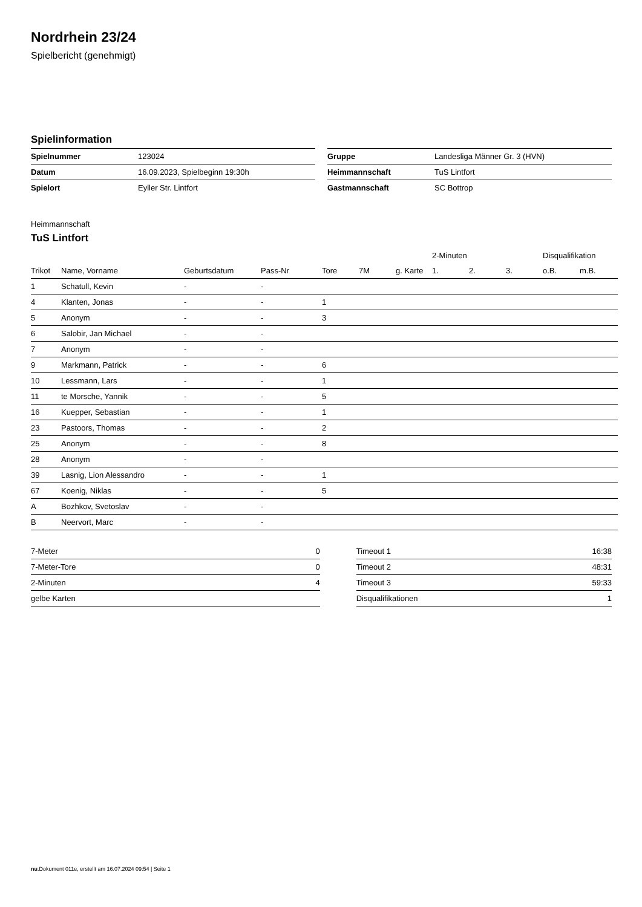Nordrhein 23/24
Spielbericht (genehmigt)
Spielinformation
| Spielnummer | 123024 |
| Datum | 16.09.2023, Spielbeginn 19:30h |
| Spielort | Eyller Str. Lintfort |
| Gruppe | Landesliga Männer Gr. 3 (HVN) |
| Heimmannschaft | TuS Lintfort |
| Gastmannschaft | SC Bottrop |
Heimmannschaft
TuS Lintfort
| | | | | | | | 2-Minuten | | | Disqualifikation | |
| --- | --- | --- | --- | --- | --- | --- | --- | --- | --- | --- | --- |
| Trikot | Name, Vorname | Geburtsdatum | Pass-Nr | Tore | 7M | g. Karte | 1. | 2. | 3. | o.B. | m.B. |
| 1 | Schatull, Kevin | - | - | | | | | | | | |
| 4 | Klanten, Jonas | - | - | 1 | | | | | | | |
| 5 | Anonym | - | - | 3 | | | | | | | |
| 6 | Salobir, Jan Michael | - | - | | | | | | | | |
| 7 | Anonym | - | - | | | | | | | | |
| 9 | Markmann, Patrick | - | - | 6 | | | | | | | |
| 10 | Lessmann, Lars | - | - | 1 | | | | | | | |
| 11 | te Morsche, Yannik | - | - | 5 | | | | | | | |
| 16 | Kuepper, Sebastian | - | - | 1 | | | | | | | |
| 23 | Pastoors, Thomas | - | - | 2 | | | | | | | |
| 25 | Anonym | - | - | 8 | | | | | | | |
| 28 | Anonym | - | - | | | | | | | | |
| 39 | Lasnig, Lion Alessandro | - | - | 1 | | | | | | | |
| 67 | Koenig, Niklas | - | - | 5 | | | | | | | |
| A | Bozhkov, Svetoslav | - | - | | | | | | | | |
| B | Neervort, Marc | - | - | | | | | | | | |
| 7-Meter | 0 |
| 7-Meter-Tore | 0 |
| 2-Minuten | 4 |
| gelbe Karten | |
| Timeout 1 | 16:38 |
| Timeout 2 | 48:31 |
| Timeout 3 | 59:33 |
| Disqualifikationen | 1 |
nu.Dokument 011e, erstellt am 16.07.2024 09:54 | Seite 1